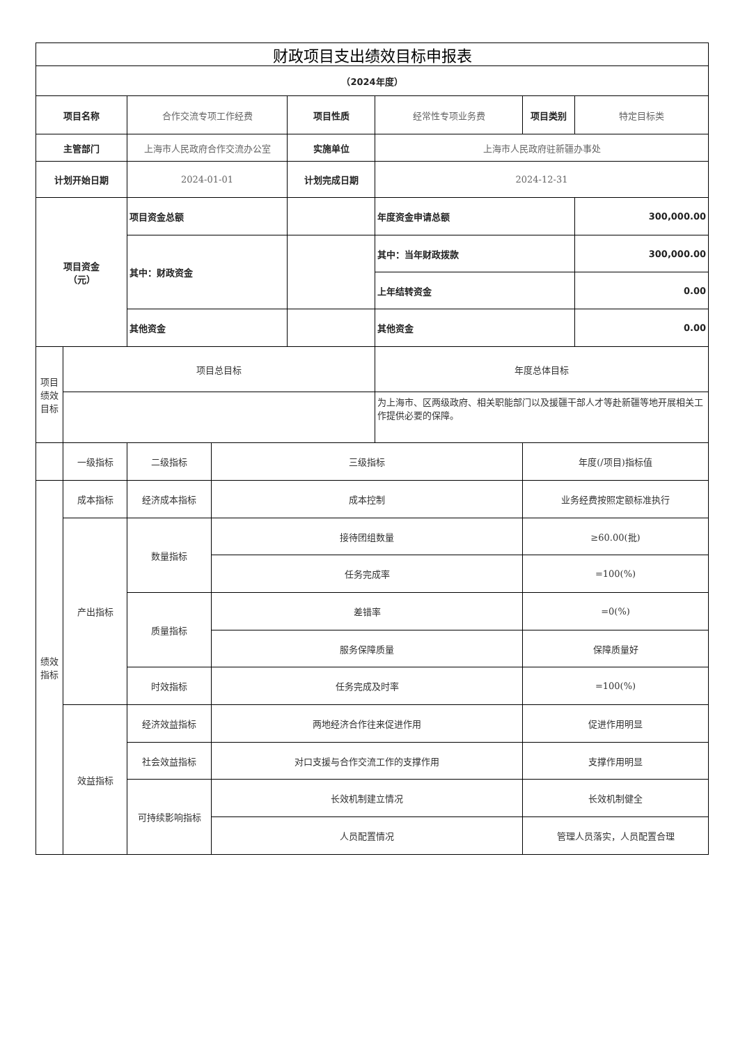| 财政项目支出绩效目标申报表 | | | | | | | |
| --- | --- | --- | --- | --- | --- | --- | --- |
| （2024年度） | | | | | | | |
| 项目名称 | | 合作交流专项工作经费 | | 项目性质 | 经常性专项业务费 | 项目类别 | 特定目标类 |
| 主管部门 | | 上海市人民政府合作交流办公室 | | 实施单位 | 上海市人民政府驻新疆办事处 | | |
| 计划开始日期 | | 2024-01-01 | | 计划完成日期 | 2024-12-31 | | |
| 项目资金 （元） | | 项目资金总额 | | | 年度资金申请总额 | | 300,000.00 |
| | | 其中：财政资金 | | | 其中：当年财政拨款 | | 300,000.00 |
| | | | | | 上年结转资金 | | 0.00 |
| | | 其他资金 | | | 其他资金 | | 0.00 |
| 项目绩效目标 | 项目总目标 | | | | 年度总体目标 | | |
| | | | | | 为上海市、区两级政府、相关职能部门以及援疆干部人才等赴新疆等地开展相关工作提供必要的保障。 | | |
| | 一级指标 | 二级指标 | 三级指标 | | | 年度(/项目)指标值 | |
| 绩效指标 | 成本指标 | 经济成本指标 | 成本控制 | | | 业务经费按照定额标准执行 | |
| | 产出指标 | 数量指标 | 接待团组数量 | | | ≥60.00(批) | |
| | | | 任务完成率 | | | =100(%) | |
| | | 质量指标 | 差错率 | | | =0(%) | |
| | | | 服务保障质量 | | | 保障质量好 | |
| | | 时效指标 | 任务完成及时率 | | | =100(%) | |
| | 效益指标 | 经济效益指标 | 两地经济合作往来促进作用 | | | 促进作用明显 | |
| | | 社会效益指标 | 对口支援与合作交流工作的支撑作用 | | | 支撑作用明显 | |
| | | 可持续影响指标 | 长效机制建立情况 | | | 长效机制健全 | |
| | | | 人员配置情况 | | | 管理人员落实，人员配置合理 | |